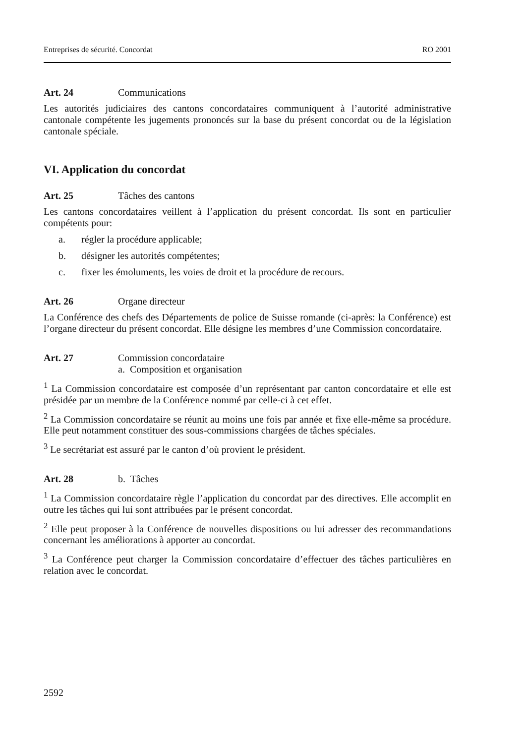Entreprises de sécurité. Concordat RO 2001
Art. 24 Communications
Les autorités judiciaires des cantons concordataires communiquent à l’autorité administrative cantonale compétente les jugements prononcés sur la base du présent concordat ou de la législation cantonale spéciale.
VI. Application du concordat
Art. 25 Tâches des cantons
Les cantons concordataires veillent à l’application du présent concordat. Ils sont en particulier compétents pour:
a. régler la procédure applicable;
b. désigner les autorités compétentes;
c. fixer les émoluments, les voies de droit et la procédure de recours.
Art. 26 Organe directeur
La Conférence des chefs des Départements de police de Suisse romande (ci-après: la Conférence) est l’organe directeur du présent concordat. Elle désigne les membres d’une Commission concordataire.
Art. 27 Commission concordataire
a. Composition et organisation
<sup>1</sup> La Commission concordataire est composée d’un représentant par canton concordataire et elle est présidée par un membre de la Conférence nommé par celle-ci à cet effet.
<sup>2</sup> La Commission concordataire se réunit au moins une fois par année et fixe elle-même sa procédure. Elle peut notamment constituer des sous-commissions chargées de tâches spéciales.
<sup>3</sup> Le secrétariat est assuré par le canton d’où provient le président.
Art. 28 b. Tâches
<sup>1</sup> La Commission concordataire règle l’application du concordat par des directives. Elle accomplit en outre les tâches qui lui sont attribuées par le présent concordat.
<sup>2</sup> Elle peut proposer à la Conférence de nouvelles dispositions ou lui adresser des recommandations concernant les améliorations à apporter au concordat.
<sup>3</sup> La Conférence peut charger la Commission concordataire d’effectuer des tâches particulières en relation avec le concordat.
2592